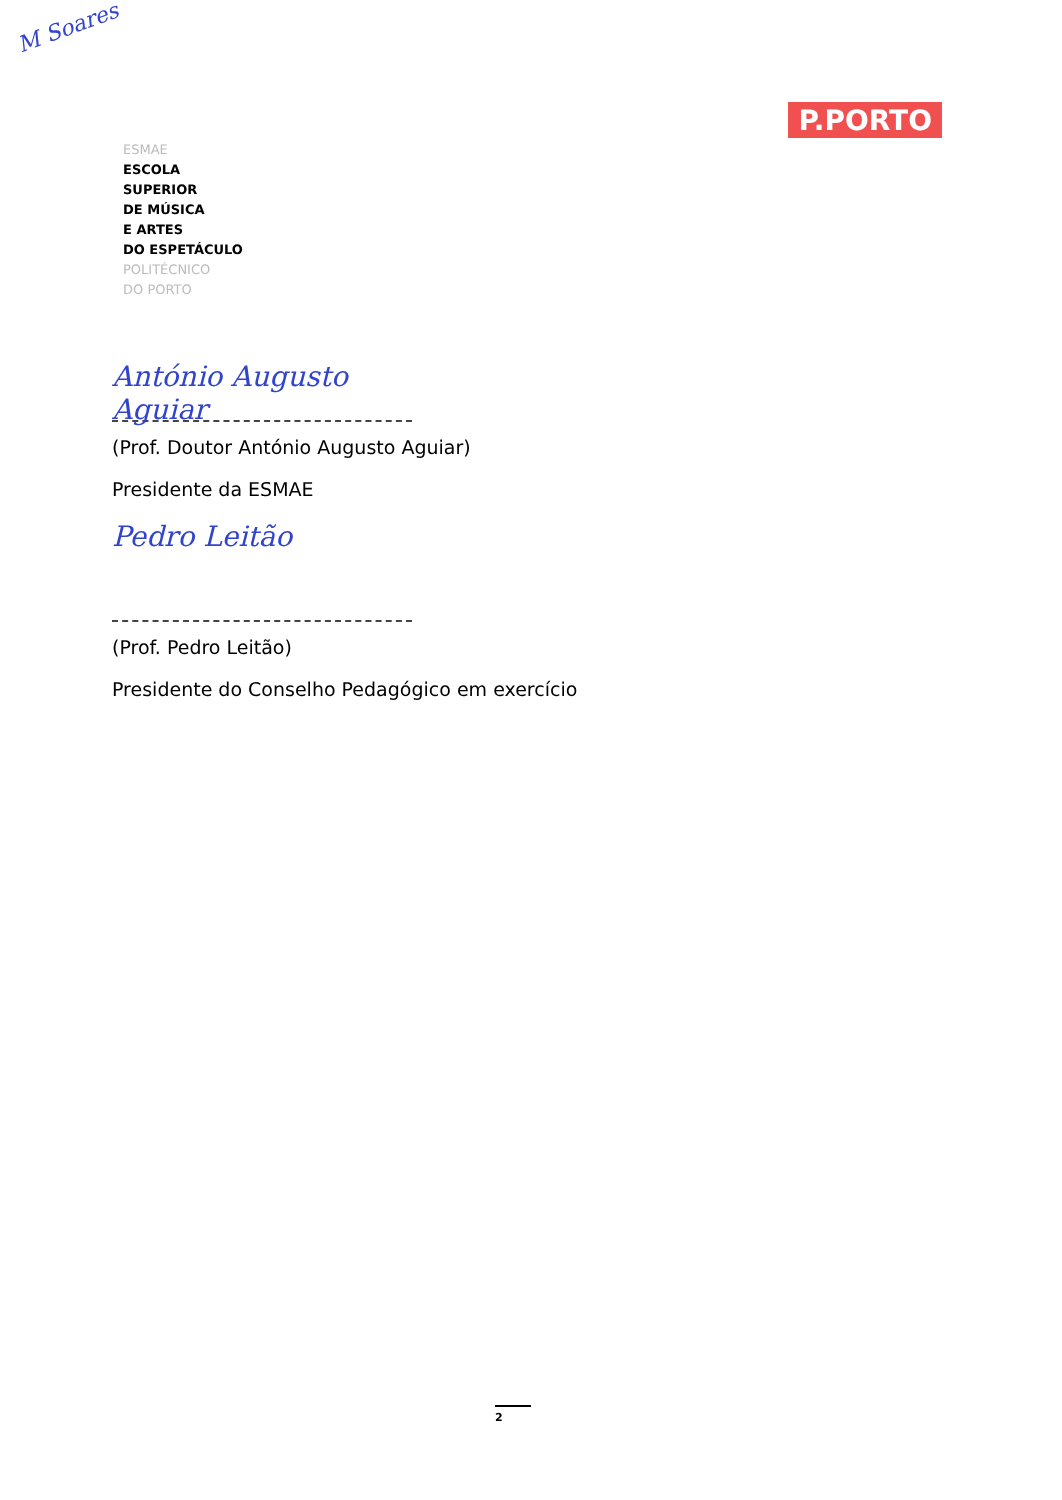M Soares
ESMAE
ESCOLA
SUPERIOR
DE MÚSICA
E ARTES
DO ESPETÁCULO
POLITÉCNICO
DO PORTO
P.PORTO
António Augusto Aguiar
(Prof. Doutor António Augusto Aguiar)
Presidente da ESMAE
Pedro Leitão
(Prof. Pedro Leitão)
Presidente do Conselho Pedagógico em exercício
2